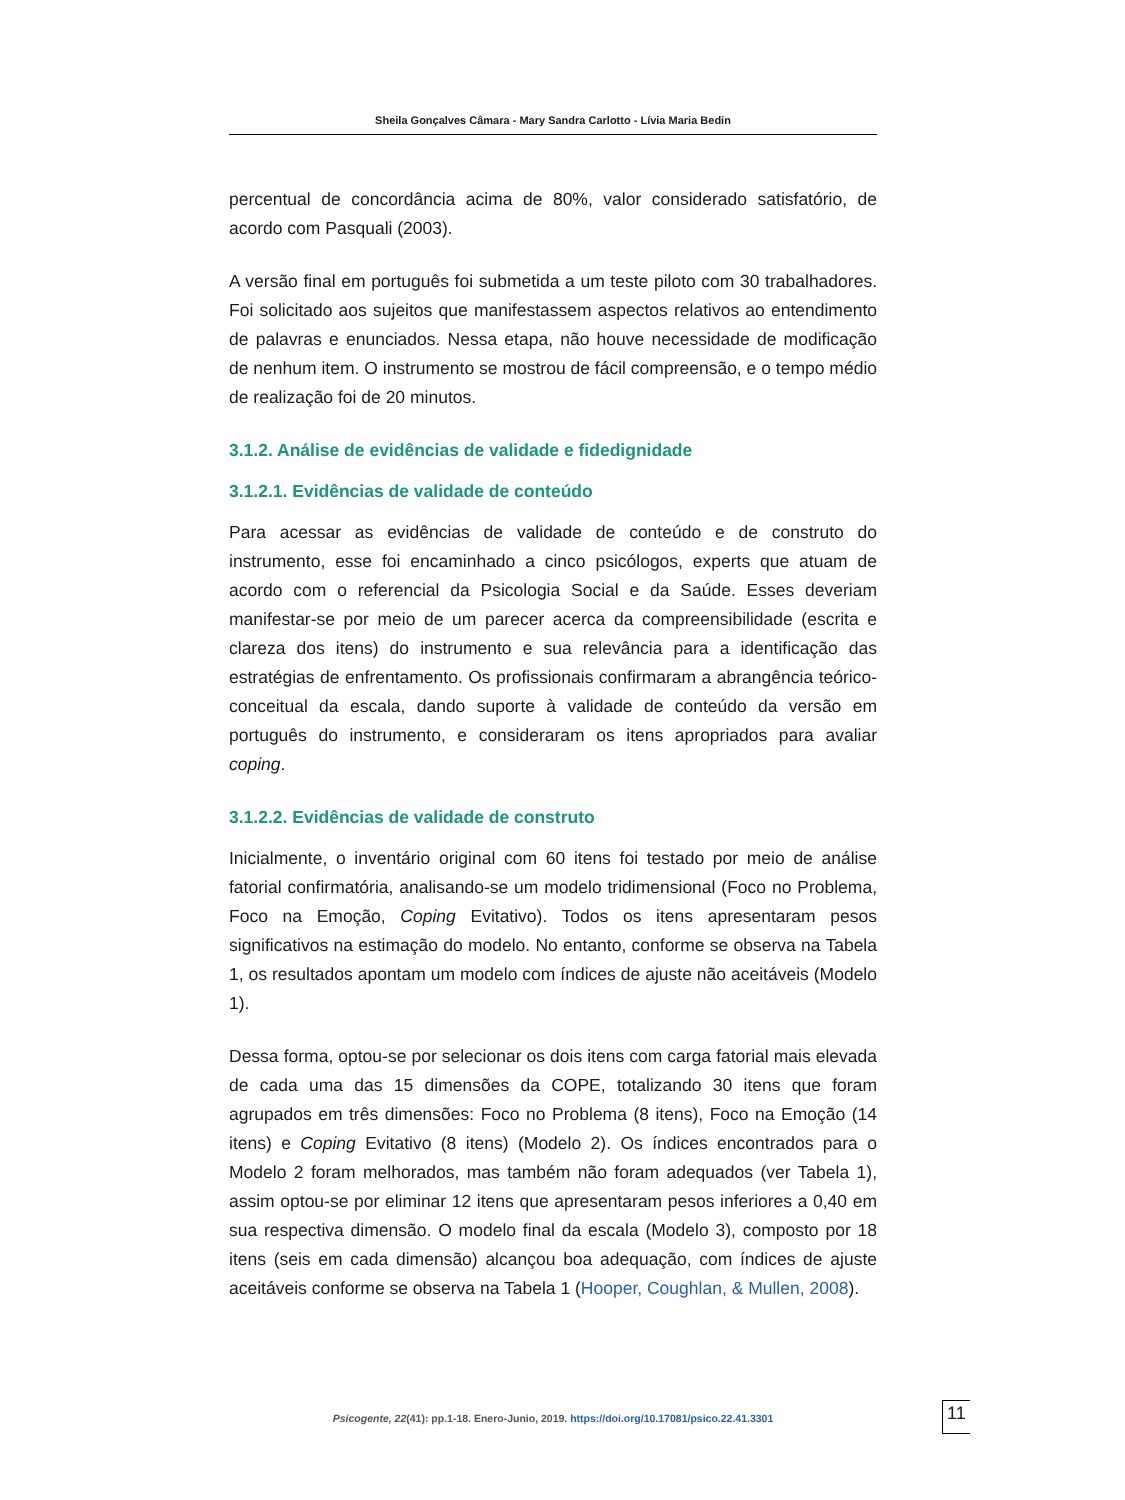Sheila Gonçalves Câmara - Mary Sandra Carlotto - Lívia Maria Bedin
percentual de concordância acima de 80%, valor considerado satisfatório, de acordo com Pasquali (2003).
A versão final em português foi submetida a um teste piloto com 30 trabalhadores. Foi solicitado aos sujeitos que manifestassem aspectos relativos ao entendimento de palavras e enunciados. Nessa etapa, não houve necessidade de modificação de nenhum item. O instrumento se mostrou de fácil compreensão, e o tempo médio de realização foi de 20 minutos.
3.1.2. Análise de evidências de validade e fidedignidade
3.1.2.1. Evidências de validade de conteúdo
Para acessar as evidências de validade de conteúdo e de construto do instrumento, esse foi encaminhado a cinco psicólogos, experts que atuam de acordo com o referencial da Psicologia Social e da Saúde. Esses deveriam manifestar-se por meio de um parecer acerca da compreensibilidade (escrita e clareza dos itens) do instrumento e sua relevância para a identificação das estratégias de enfrentamento. Os profissionais confirmaram a abrangência teórico-conceitual da escala, dando suporte à validade de conteúdo da versão em português do instrumento, e consideraram os itens apropriados para avaliar coping.
3.1.2.2. Evidências de validade de construto
Inicialmente, o inventário original com 60 itens foi testado por meio de análise fatorial confirmatória, analisando-se um modelo tridimensional (Foco no Problema, Foco na Emoção, Coping Evitativo). Todos os itens apresentaram pesos significativos na estimação do modelo. No entanto, conforme se observa na Tabela 1, os resultados apontam um modelo com índices de ajuste não aceitáveis (Modelo 1).
Dessa forma, optou-se por selecionar os dois itens com carga fatorial mais elevada de cada uma das 15 dimensões da COPE, totalizando 30 itens que foram agrupados em três dimensões: Foco no Problema (8 itens), Foco na Emoção (14 itens) e Coping Evitativo (8 itens) (Modelo 2). Os índices encontrados para o Modelo 2 foram melhorados, mas também não foram adequados (ver Tabela 1), assim optou-se por eliminar 12 itens que apresentaram pesos inferiores a 0,40 em sua respectiva dimensão. O modelo final da escala (Modelo 3), composto por 18 itens (seis em cada dimensão) alcançou boa adequação, com índices de ajuste aceitáveis conforme se observa na Tabela 1 (Hooper, Coughlan, & Mullen, 2008).
Psicogente, 22(41): pp.1-18. Enero-Junio, 2019. https://doi.org/10.17081/psico.22.41.3301 11